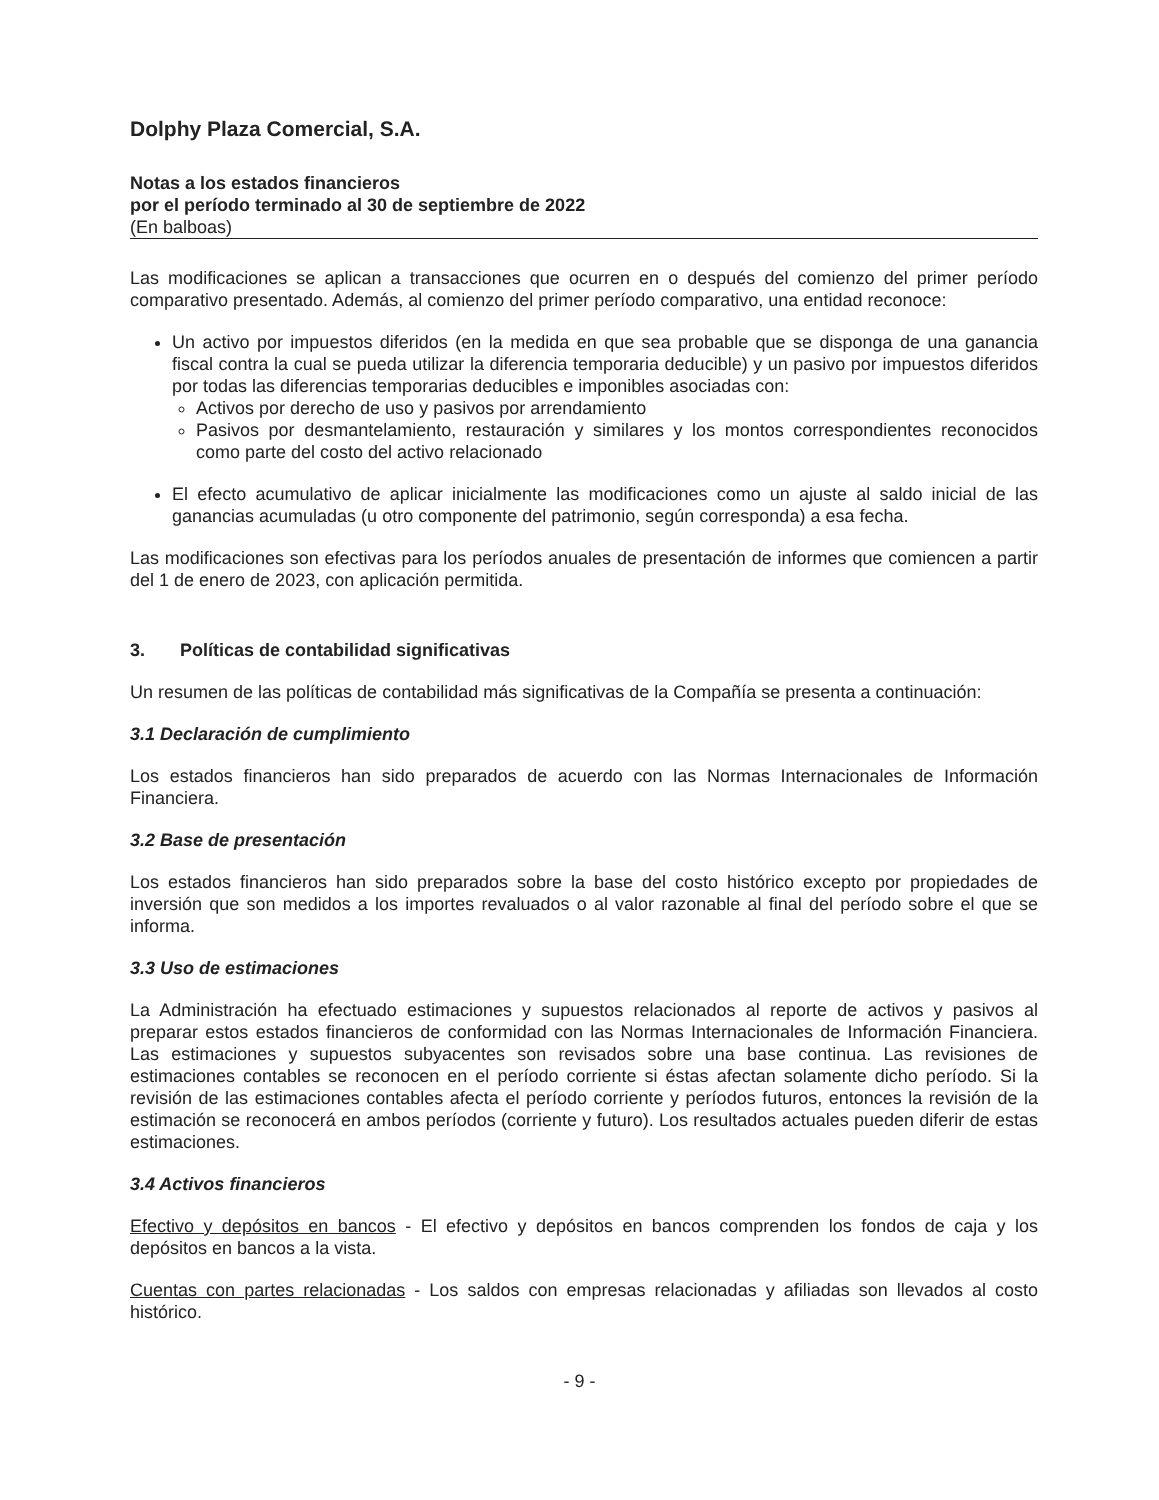Dolphy Plaza Comercial, S.A.
Notas a los estados financieros
por el período terminado al 30 de septiembre de 2022
(En balboas)
Las modificaciones se aplican a transacciones que ocurren en o después del comienzo del primer período comparativo presentado. Además, al comienzo del primer período comparativo, una entidad reconoce:
Un activo por impuestos diferidos (en la medida en que sea probable que se disponga de una ganancia fiscal contra la cual se pueda utilizar la diferencia temporaria deducible) y un pasivo por impuestos diferidos por todas las diferencias temporarias deducibles e imponibles asociadas con:
Activos por derecho de uso y pasivos por arrendamiento
Pasivos por desmantelamiento, restauración y similares y los montos correspondientes reconocidos como parte del costo del activo relacionado
El efecto acumulativo de aplicar inicialmente las modificaciones como un ajuste al saldo inicial de las ganancias acumuladas (u otro componente del patrimonio, según corresponda) a esa fecha.
Las modificaciones son efectivas para los períodos anuales de presentación de informes que comiencen a partir del 1 de enero de 2023, con aplicación permitida.
3. Políticas de contabilidad significativas
Un resumen de las políticas de contabilidad más significativas de la Compañía se presenta a continuación:
3.1 Declaración de cumplimiento
Los estados financieros han sido preparados de acuerdo con las Normas Internacionales de Información Financiera.
3.2 Base de presentación
Los estados financieros han sido preparados sobre la base del costo histórico excepto por propiedades de inversión que son medidos a los importes revaluados o al valor razonable al final del período sobre el que se informa.
3.3 Uso de estimaciones
La Administración ha efectuado estimaciones y supuestos relacionados al reporte de activos y pasivos al preparar estos estados financieros de conformidad con las Normas Internacionales de Información Financiera. Las estimaciones y supuestos subyacentes son revisados sobre una base continua. Las revisiones de estimaciones contables se reconocen en el período corriente si éstas afectan solamente dicho período. Si la revisión de las estimaciones contables afecta el período corriente y períodos futuros, entonces la revisión de la estimación se reconocerá en ambos períodos (corriente y futuro). Los resultados actuales pueden diferir de estas estimaciones.
3.4 Activos financieros
Efectivo y depósitos en bancos - El efectivo y depósitos en bancos comprenden los fondos de caja y los depósitos en bancos a la vista.
Cuentas con partes relacionadas - Los saldos con empresas relacionadas y afiliadas son llevados al costo histórico.
- 9 -